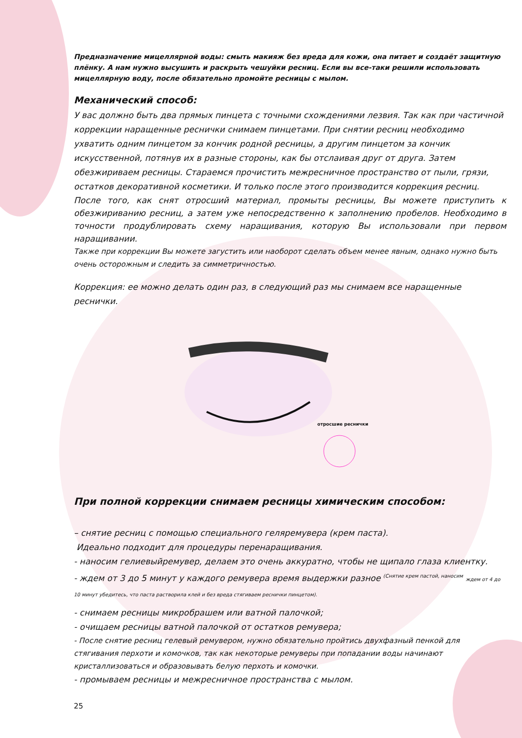Предназначение мицеллярной воды: смыть макияж без вреда для кожи, она питает и создаёт защитную плёнку. А нам нужно высушить и раскрыть чешуйки ресниц. Если вы все-таки решили использовать мицеллярную воду, после обязательно промойте ресницы с мылом.
Механический способ:
У вас должно быть два прямых пинцета с точными схождениями лезвия. Так как при частичной коррекции наращенные реснички снимаем пинцетами. При снятии ресниц необходимо ухватить одним пинцетом за кончик родной ресницы, а другим пинцетом за кончик искусственной, потянув их в разные стороны, как бы отслаивая друг от друга. Затем обезжириваем ресницы. Стараемся прочистить межресничное пространство от пыли, грязи, остатков декоративной косметики. И только после этого производится коррекция ресниц.
После того, как снят отросший материал, промыты ресницы, Вы можете приступить к обезжириванию ресниц, а затем уже непосредственно к заполнению пробелов. Необходимо в точности продублировать схему наращивания, которую Вы использовали при первом наращивании.
Также при коррекции Вы можете загустить или наоборот сделать объем менее явным, однако нужно быть очень осторожным и следить за симметричностью.
Коррекция: ее можно делать один раз, в следующий раз мы снимаем все наращенные реснички.
отросшие реснички
При полной коррекции снимаем ресницы химическим способом:
– снятие ресниц с помощью специального геляремувера (крем паста).
Идеально подходит для процедуры перенаращивания.
- наносим гелиевыйремувер, делаем это очень аккуратно, чтобы не щипало глаза клиентку.
- ждем от 3 до 5 минут у каждого ремувера время выдержки разное <sup>(Снятие крем пастой, наносим</sup> ждем от 4 до 10 минут убедитесь, что паста растворила клей и без вреда стягиваем реснички пинцетом).
- снимаем ресницы микробрашем или ватной палочкой;
- очищаем ресницы ватной палочкой от остатков ремувера;
- После снятие ресниц гелевый ремувером, нужно обязательно пройтись двухфазный пенкой для стягивания перхоти и комочков, так как некоторые ремуверы при попадании воды начинают кристаллизоваться и образовывать белую перхоть и комочки.
- промываем ресницы и межресничное пространства с мылом.
25